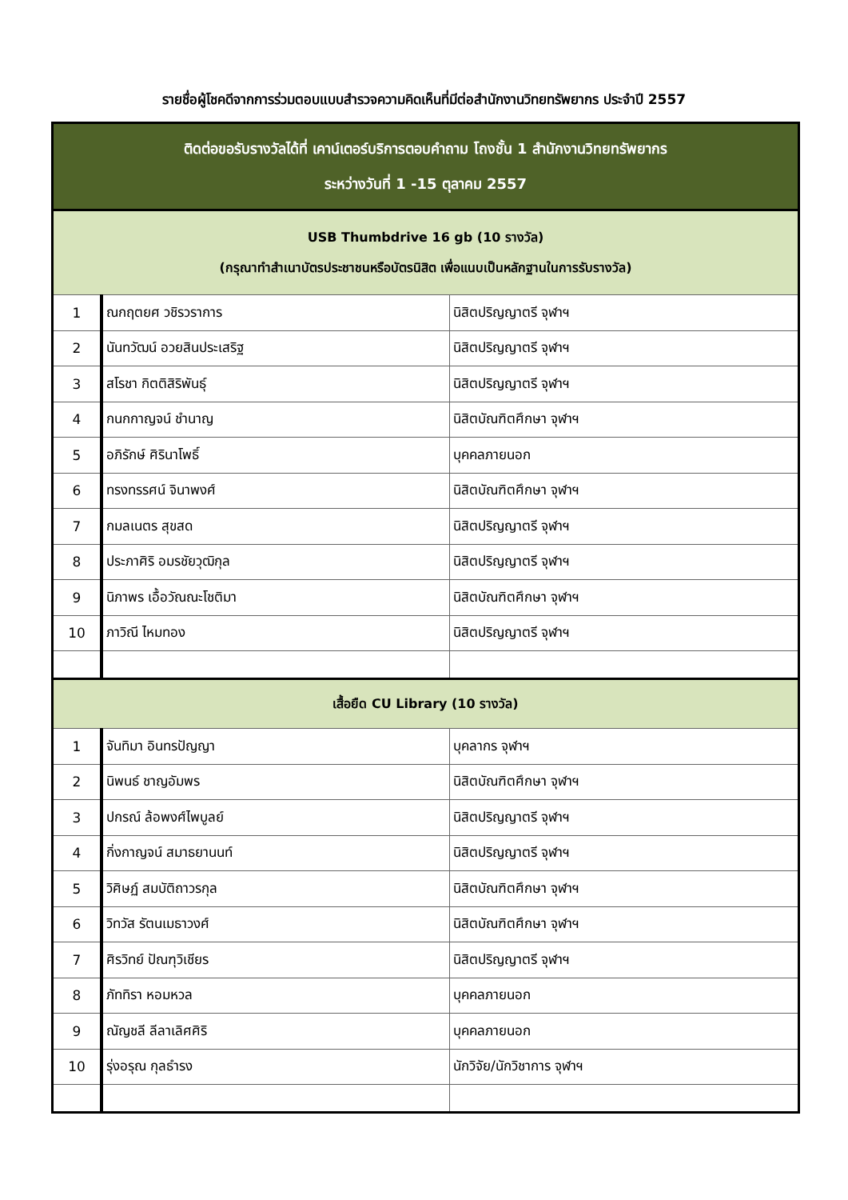รายชื่อผู้โชคดีจากการร่วมตอบแบบสำรวจความคิดเห็นที่มีต่อสำนักงานวิทยทรัพยากร ประจำปี 2557
| ติดต่อขอรับรางวัลได้ที่ เคาน์เตอร์บริการตอบคำถาม โถงชั้น 1 สำนักงานวิทยทรัพยากร ระหว่างวันที่ 1 -15 ตุลาคม 2557 | | |
| --- | --- | --- |
| USB Thumbdrive 16 gb (10 รางวัล) (กรุณาทำสำเนาบัตรประชาชนหรือบัตรนิสิต เพื่อแนบเป็นหลักฐานในการรับรางวัล) | | |
| 1 | ณกฤตยศ วชิรวราการ | นิสิตปริญญาตรี จุฬาฯ |
| 2 | นันทวัฒน์ อวยสินประเสริฐ | นิสิตปริญญาตรี จุฬาฯ |
| 3 | สโรชา กิตติสิริพันธุ์ | นิสิตปริญญาตรี จุฬาฯ |
| 4 | กนกกาญจน์ ชำนาญ | นิสิตบัณฑิตศึกษา จุฬาฯ |
| 5 | อภิรักษ์ ศิรินาโพธิ์ | บุคคลภายนอก |
| 6 | ทรงทรรศน์ จินาพงศ์ | นิสิตบัณฑิตศึกษา จุฬาฯ |
| 7 | กมลเนตร สุขสด | นิสิตปริญญาตรี จุฬาฯ |
| 8 | ประภาศิริ อมรชัยวุฒิกุล | นิสิตปริญญาตรี จุฬาฯ |
| 9 | นิภาพร เอื้อวัณณะโชติมา | นิสิตบัณฑิตศึกษา จุฬาฯ |
| 10 | ภาวิณี ไหมทอง | นิสิตปริญญาตรี จุฬาฯ |
| เสื้อยืด CU Library (10 รางวัล) | | |
| 1 | จันทิมา อินทรปัญญา | บุคลากร จุฬาฯ |
| 2 | นิพนธ์ ชาญอัมพร | นิสิตบัณฑิตศึกษา จุฬาฯ |
| 3 | ปกรณ์ ล้อพงศ์ไพบูลย์ | นิสิตปริญญาตรี จุฬาฯ |
| 4 | กิ่งกาญจน์ สมาธยานนท์ | นิสิตปริญญาตรี จุฬาฯ |
| 5 | วิศิษฏ์ สมบัติถาวรกุล | นิสิตบัณฑิตศึกษา จุฬาฯ |
| 6 | วิทวัส รัตนเมธาวงศ์ | นิสิตบัณฑิตศึกษา จุฬาฯ |
| 7 | ศิรวิทย์ ปัณฑุวิเชียร | นิสิตปริญญาตรี จุฬาฯ |
| 8 | ภัททิรา หอมหวล | บุคคลภายนอก |
| 9 | ณัญชลี ลีลาเลิศศิริ | บุคคลภายนอก |
| 10 | รุ่งอรุณ กุลธำรง | นักวิจัย/นักวิชาการ จุฬาฯ |